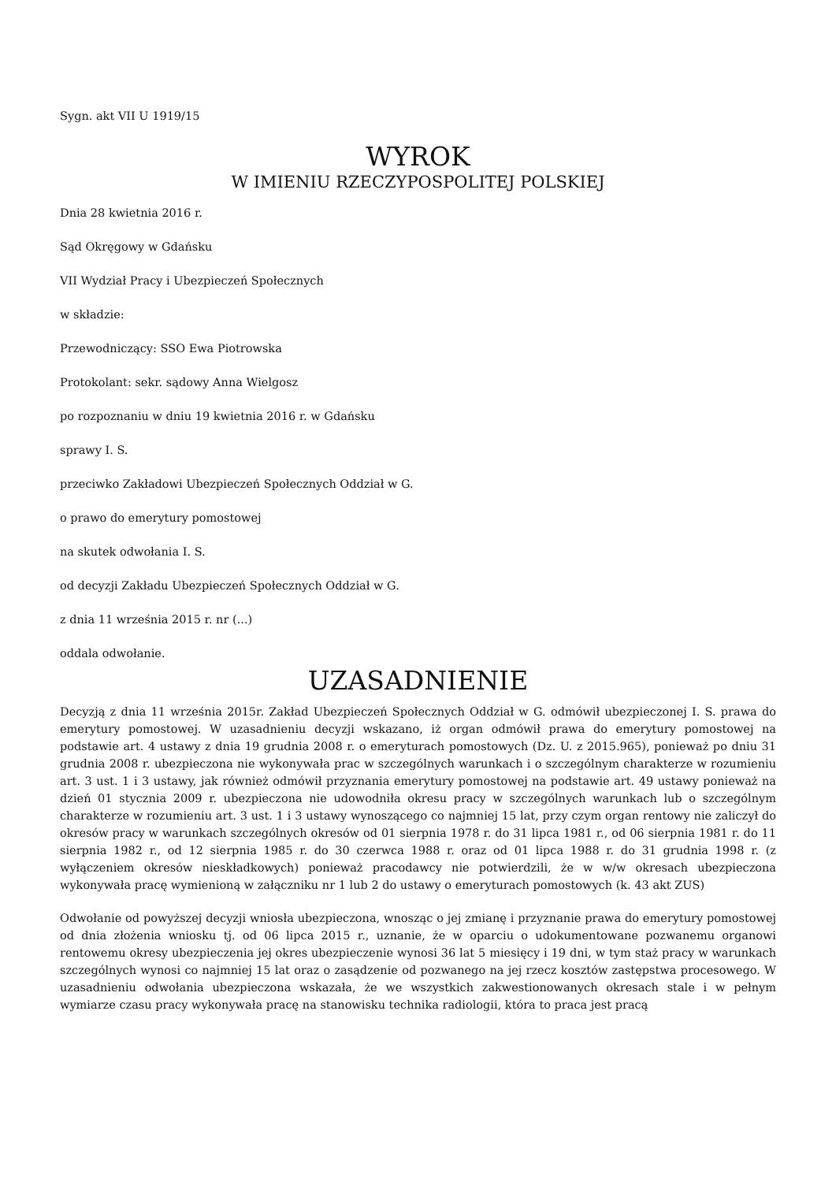Sygn. akt VII U 1919/15
WYROK
W IMIENIU RZECZYPOSPOLITEJ POLSKIEJ
Dnia 28 kwietnia 2016 r.
Sąd Okręgowy w Gdańsku
VII Wydział Pracy i Ubezpieczeń Społecznych
w składzie:
Przewodniczący: SSO Ewa Piotrowska
Protokolant: sekr. sądowy Anna Wielgosz
po rozpoznaniu w dniu 19 kwietnia 2016 r. w Gdańsku
sprawy I. S.
przeciwko Zakładowi Ubezpieczeń Społecznych Oddział w G.
o prawo do emerytury pomostowej
na skutek odwołania I. S.
od decyzji Zakładu Ubezpieczeń Społecznych Oddział w G.
z dnia 11 września 2015 r. nr (...)
oddala odwołanie.
UZASADNIENIE
Decyzją z dnia 11 września 2015r. Zakład Ubezpieczeń Społecznych Oddział w G. odmówił ubezpieczonej I. S. prawa do emerytury pomostowej. W uzasadnieniu decyzji wskazano, iż organ odmówił prawa do emerytury pomostowej na podstawie art. 4 ustawy z dnia 19 grudnia 2008 r. o emeryturach pomostowych (Dz. U. z 2015.965), ponieważ po dniu 31 grudnia 2008 r. ubezpieczona nie wykonywała prac w szczególnych warunkach i o szczególnym charakterze w rozumieniu art. 3 ust. 1 i 3 ustawy, jak również odmówił przyznania emerytury pomostowej na podstawie art. 49 ustawy ponieważ na dzień 01 stycznia 2009 r. ubezpieczona nie udowodniła okresu pracy w szczególnych warunkach lub o szczególnym charakterze w rozumieniu art. 3 ust. 1 i 3 ustawy wynoszącego co najmniej 15 lat, przy czym organ rentowy nie zaliczył do okresów pracy w warunkach szczególnych okresów od 01 sierpnia 1978 r. do 31 lipca 1981 r., od 06 sierpnia 1981 r. do 11 sierpnia 1982 r., od 12 sierpnia 1985 r. do 30 czerwca 1988 r. oraz od 01 lipca 1988 r. do 31 grudnia 1998 r. (z wyłączeniem okresów nieskładkowych) ponieważ pracodawcy nie potwierdzili, że w w/w okresach ubezpieczona wykonywała pracę wymienioną w załączniku nr 1 lub 2 do ustawy o emeryturach pomostowych (k. 43 akt ZUS)
Odwołanie od powyższej decyzji wniosła ubezpieczona, wnosząc o jej zmianę i przyznanie prawa do emerytury pomostowej od dnia złożenia wniosku tj. od 06 lipca 2015 r., uznanie, że w oparciu o udokumentowane pozwanemu organowi rentowemu okresy ubezpieczenia jej okres ubezpieczenie wynosi 36 lat 5 miesięcy i 19 dni, w tym staż pracy w warunkach szczególnych wynosi co najmniej 15 lat oraz o zasądzenie od pozwanego na jej rzecz kosztów zastępstwa procesowego. W uzasadnieniu odwołania ubezpieczona wskazała, że we wszystkich zakwestionowanych okresach stale i w pełnym wymiarze czasu pracy wykonywała pracę na stanowisku technika radiologii, która to praca jest pracą